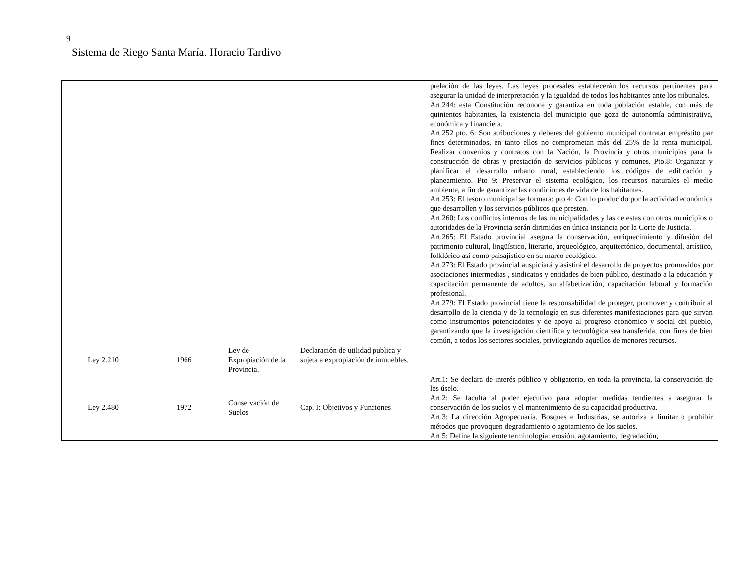9
Sistema de Riego Santa María. Horacio Tardivo
| | | | | prelación de las leyes. Las leyes procesales establecerán los recursos pertinentes para asegurar la unidad de interpretación y la igualdad de todos los habitantes ante los tribunales. Art.244: esta Constitución reconoce y garantiza en toda población estable, con más de quinientos habitantes, la existencia del municipio que goza de autonomía administrativa, económica y financiera. Art.252 pto. 6: Son atribuciones y deberes del gobierno municipal contratar empréstito par fines determinados, en tanto ellos no comprometan más del 25% de la renta municipal. Realizar convenios y contratos con la Nación, la Provincia y otros municipios para la construcción de obras y prestación de servicios públicos y comunes. Pto.8: Organizar y planificar el desarrollo urbano rural, estableciendo los códigos de edificación y planeamiento. Pto 9: Preservar el sistema ecológico, los recursos naturales el medio ambiente, a fin de garantizar las condiciones de vida de los habitantes. Art.253: El tesoro municipal se formara: pto 4: Con lo producido por la actividad económica que desarrollen y los servicios públicos que presten. Art.260: Los conflictos internos de las municipalidades y las de estas con otros municipios o autoridades de la Provincia serán dirimidos en única instancia por la Corte de Justicia. Art.265: El Estado provincial asegura la conservación, enriquecimiento y difusión del patrimonio cultural, lingüístico, literario, arqueológico, arquitectónico, documental, artístico, folklórico así como paisajístico en su marco ecológico. Art.273: El Estado provincial auspiciará y asistirá el desarrollo de proyectos promovidos por asociaciones intermedias , sindicatos y entidades de bien público, destinado a la educación y capacitación permanente de adultos, su alfabetización, capacitación laboral y formación profesional. Art.279: El Estado provincial tiene la responsabilidad de proteger, promover y contribuir al desarrollo de la ciencia y de la tecnología en sus diferentes manifestaciones para que sirvan como instrumentos potenciadotes y de apoyo al progreso económico y social del pueblo, garantizando que la investigación científica y tecnológica sea transferida, con fines de bien común, a todos los sectores sociales, privilegiando aquellos de menores recursos. |
| Ley 2.210 | 1966 | Ley de Expropiación de la Provincia. | Declaración de utilidad publica y sujeta a expropiación de inmuebles. | |
| Ley 2.480 | 1972 | Conservación de Suelos | Cap. I: Objetivos y Funciones | Art.1: Se declara de interés público y obligatorio, en toda la provincia, la conservación de los úselo. Art.2: Se faculta al poder ejecutivo para adoptar medidas tendientes a asegurar la conservación de los suelos y el mantenimiento de su capacidad productiva. Art.3: La dirección Agropecuaria, Bosques e Industrias, se autoriza a limitar o prohibir métodos que provoquen degradamiento o agotamiento de los suelos. Art.5: Define la siguiente terminología: erosión, agotamiento, degradación, |